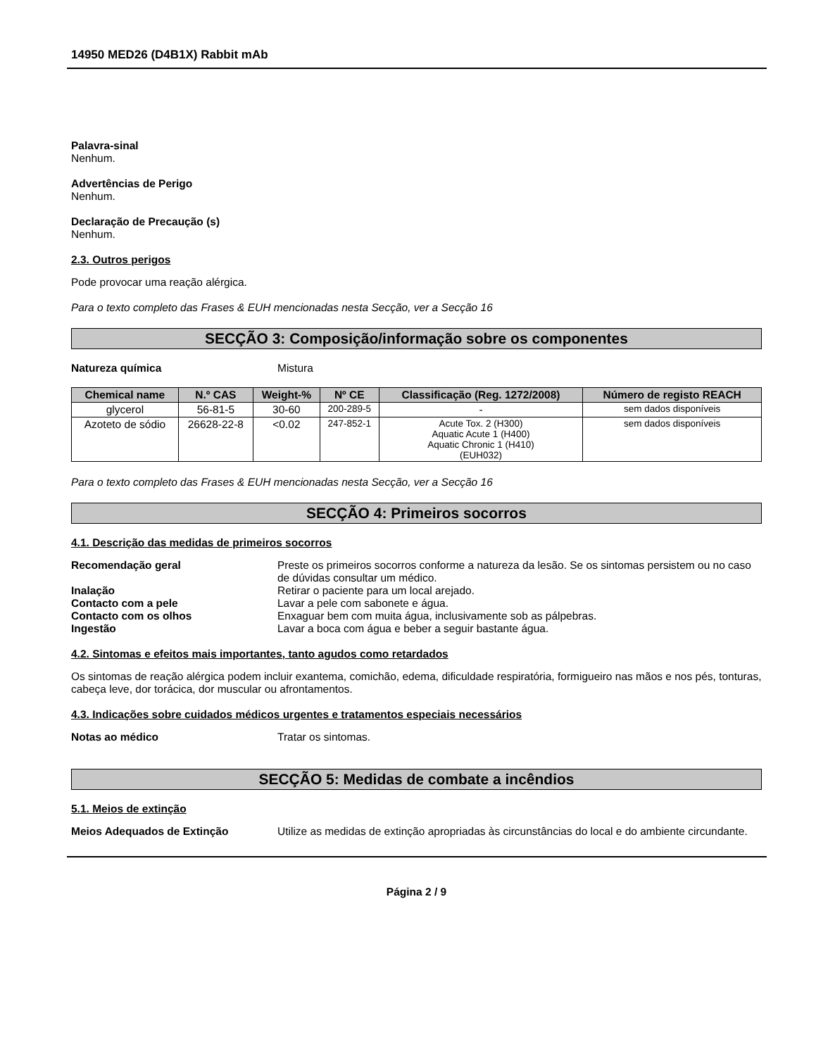14950 MED26 (D4B1X) Rabbit mAb
Palavra-sinal
Nenhum.
Advertências de Perigo
Nenhum.
Declaração de Precaução (s)
Nenhum.
2.3. Outros perigos
Pode provocar uma reação alérgica.
Para o texto completo das Frases & EUH mencionadas nesta Secção, ver a Secção 16
SECÇÃO 3: Composição/informação sobre os componentes
Natureza química Mistura
| Chemical name | N.º CAS | Weight-% | Nº CE | Classificação (Reg. 1272/2008) | Número de registo REACH |
| --- | --- | --- | --- | --- | --- |
| glycerol | 56-81-5 | 30-60 | 200-289-5 | - | sem dados disponíveis |
| Azoteto de sódio | 26628-22-8 | <0.02 | 247-852-1 | Acute Tox. 2 (H300) Aquatic Acute 1 (H400) Aquatic Chronic 1 (H410) (EUH032) | sem dados disponíveis |
Para o texto completo das Frases & EUH mencionadas nesta Secção, ver a Secção 16
SECÇÃO 4: Primeiros socorros
4.1. Descrição das medidas de primeiros socorros
Recomendação geral Preste os primeiros socorros conforme a natureza da lesão. Se os sintomas persistem ou no caso de dúvidas consultar um médico.
Inalação Retirar o paciente para um local arejado.
Contacto com a pele Lavar a pele com sabonete e água.
Contacto com os olhos Enxaguar bem com muita água, inclusivamente sob as pálpebras.
Ingestão Lavar a boca com água e beber a seguir bastante água.
4.2. Sintomas e efeitos mais importantes, tanto agudos como retardados
Os sintomas de reação alérgica podem incluir exantema, comichão, edema, dificuldade respiratória, formigueiro nas mãos e nos pés, tonturas, cabeça leve, dor torácica, dor muscular ou afrontamentos.
4.3. Indicações sobre cuidados médicos urgentes e tratamentos especiais necessários
Notas ao médico Tratar os sintomas.
SECÇÃO 5: Medidas de combate a incêndios
5.1. Meios de extinção
Meios Adequados de Extinção Utilize as medidas de extinção apropriadas às circunstâncias do local e do ambiente circundante.
Página 2 / 9